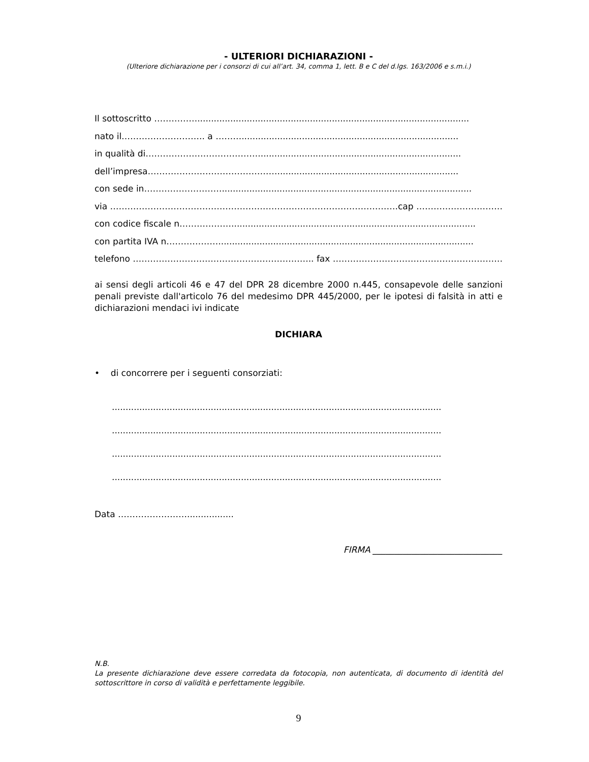- ULTERIORI DICHIARAZIONI -
(Ulteriore dichiarazione per i consorzi di cui all’art. 34, comma 1, lett. B e C del d.lgs. 163/2006 e s.m.i.)
Il sottoscritto ……………...................................................................................................
nato il……………………….. a ………...............................................................................
in qualità di…………………………………..........................................................................
dell’impresa………………………………………..................................................................
con sede in………………………...........................................................................................
via ……………………………………………………………………………………….cap ………………………….
con codice fiscale n……………….........................................................................................
con partita IVA n……………….............................................................................................
telefono ……………………….…………………………….. fax ……………………………………………………….
ai sensi degli articoli 46 e 47 del DPR 28 dicembre 2000 n.445, consapevole delle sanzioni penali previste dall'articolo 76 del medesimo DPR 445/2000, per le ipotesi di falsità in atti e dichiarazioni mendaci ivi indicate
DICHIARA
• di concorrere per i seguenti consorziati:
........................................................................................................................
........................................................................................................................
........................................................................................................................
........................................................................................................................
Data …………………….................
FIRMA ______________________________
N.B.
La presente dichiarazione deve essere corredata da fotocopia, non autenticata, di documento di identità del sottoscrittore in corso di validità e perfettamente leggibile.
9